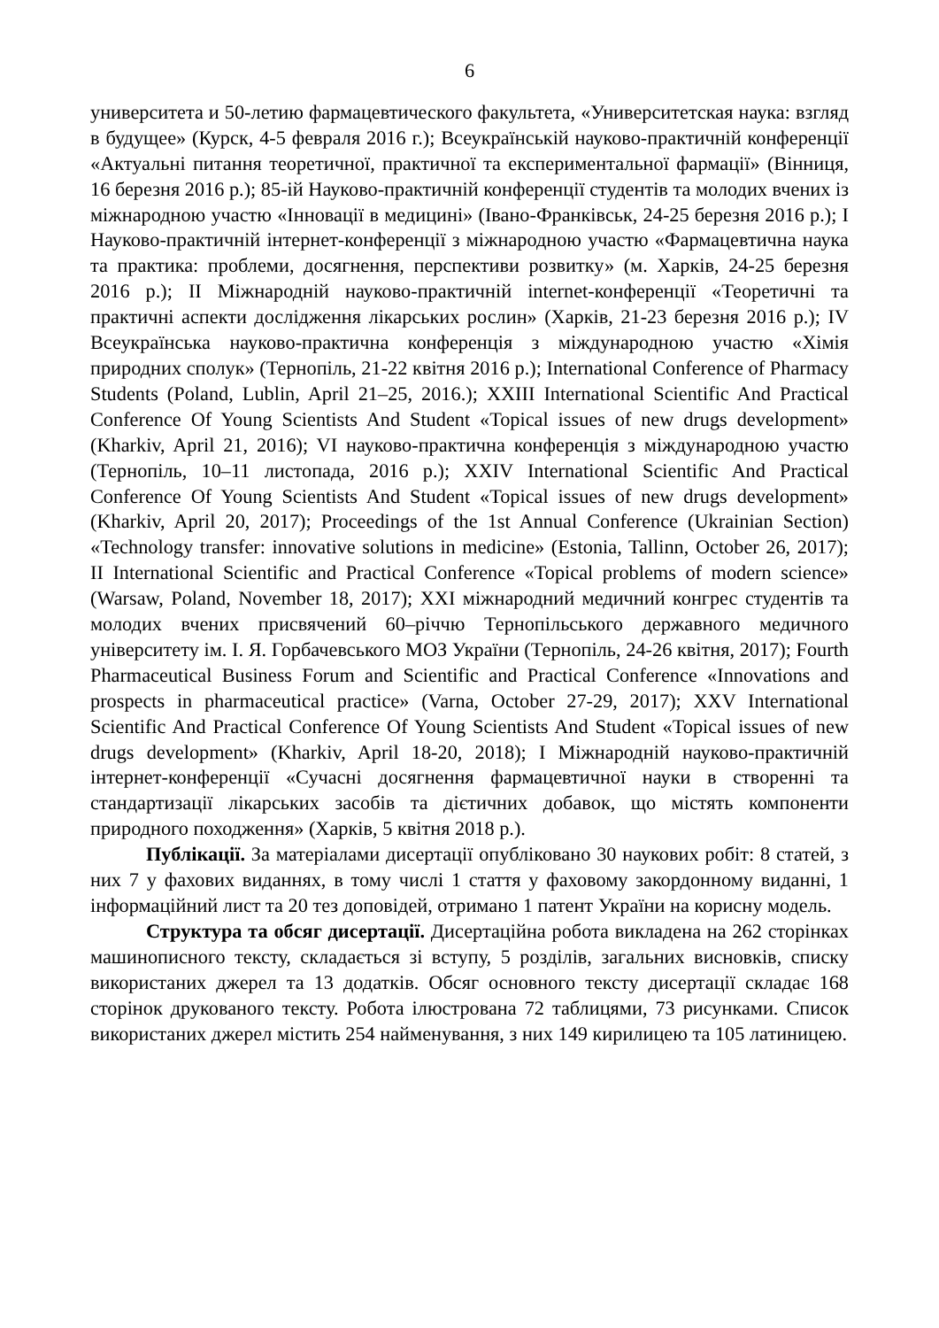6
университета и 50-летию фармацевтического факультета, «Университетская наука: взгляд в будущее» (Курск, 4-5 февраля 2016 г.); Всеукраїнській науково-практичній конференції «Актуальні питання теоретичної, практичної та експериментальної фармації» (Вінниця, 16 березня 2016 р.); 85-ій Науково-практичній конференції студентів та молодих вчених із міжнародною участю «Інновації в медицині» (Івано-Франківськ, 24-25 березня 2016 р.); I Науково-практичній інтернет-конференції з міжнародною участю «Фармацевтична наука та практика: проблеми, досягнення, перспективи розвитку» (м. Харків, 24-25 березня 2016 р.); II Міжнародній науково-практичній internet-конференції «Теоретичні та практичні аспекти дослідження лікарських рослин» (Харків, 21-23 березня 2016 р.); IV Всеукраїнська науково-практична конференція з міждународною участю «Хімія природних сполук» (Тернопіль, 21-22 квітня 2016 р.); International Conference of Pharmacy Students (Poland, Lublin, April 21–25, 2016.); XXIII International Scientific And Practical Conference Of Young Scientists And Student «Topical issues of new drugs development» (Kharkiv, April 21, 2016); VI науково-практична конференція з міждународною участю (Тернопіль, 10–11 листопада, 2016 р.); XXIV International Scientific And Practical Conference Of Young Scientists And Student «Topical issues of new drugs development» (Kharkiv, April 20, 2017); Proceedings of the 1st Annual Conference (Ukrainian Section) «Technology transfer: innovative solutions in medicine» (Estonia, Tallinn, October 26, 2017); II International Scientific and Practical Conference «Topical problems of modern science» (Warsaw, Poland, November 18, 2017); XXI міжнародний медичний конгрес студентів та молодих вчених присвячений 60–річчю Тернопільського державного медичного університету ім. І. Я. Горбачевського МОЗ України (Тернопіль, 24-26 квітня, 2017); Fourth Pharmaceutical Business Forum and Scientific and Practical Conference «Innovations and prospects in pharmaceutical practice» (Varna, October 27-29, 2017); XXV International Scientific And Practical Conference Of Young Scientists And Student «Topical issues of new drugs development» (Kharkiv, April 18-20, 2018); I Міжнародній науково-практичній інтернет-конференції «Сучасні досягнення фармацевтичної науки в створенні та стандартизації лікарських засобів та дієтичних добавок, що містять компоненти природного походження» (Харків, 5 квітня 2018 р.).
Публікації. За матеріалами дисертації опубліковано 30 наукових робіт: 8 статей, з них 7 у фахових виданнях, в тому числі 1 стаття у фаховому закордонному виданні, 1 інформаційний лист та 20 тез доповідей, отримано 1 патент України на корисну модель.
Структура та обсяг дисертації. Дисертаційна робота викладена на 262 сторінках машинописного тексту, складається зі вступу, 5 розділів, загальних висновків, списку використаних джерел та 13 додатків. Обсяг основного тексту дисертації складає 168 сторінок друкованого тексту. Робота ілюстрована 72 таблицями, 73 рисунками. Список використаних джерел містить 254 найменування, з них 149 кирилицею та 105 латиницею.